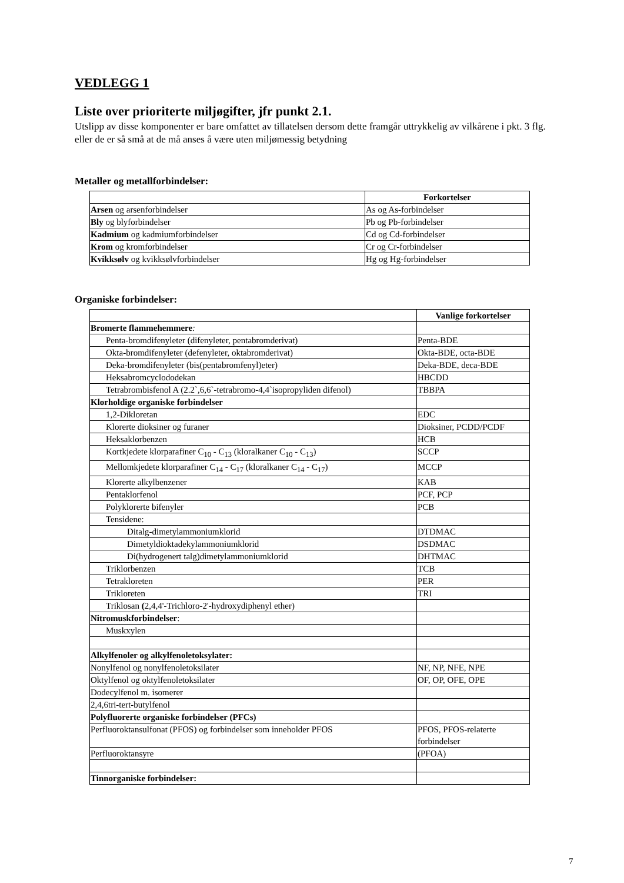VEDLEGG 1
Liste over prioriterte miljøgifter, jfr punkt 2.1.
Utslipp av disse komponenter er bare omfattet av tillatelsen dersom dette framgår uttrykkelig av vilkårene i pkt. 3 flg. eller de er så små at de må anses å være uten miljømessig betydning
Metaller og metallforbindelser:
| | Forkortelser |
| Arsen og arsenforbindelser | As og As-forbindelser |
| Bly og blyforbindelser | Pb og Pb-forbindelser |
| Kadmium og kadmiumforbindelser | Cd og Cd-forbindelser |
| Krom og kromforbindelser | Cr og Cr-forbindelser |
| Kvikksølv og kvikksølvforbindelser | Hg og Hg-forbindelser |
Organiske forbindelser:
| | Vanlige forkortelser |
| Bromerte flammehemmere : | |
| Penta-bromdifenyleter (difenyleter, pentabromderivat) | Penta-BDE |
| Okta-bromdifenyleter (defenyleter, oktabromderivat) | Okta-BDE, octa-BDE |
| Deka-bromdifenyleter (bis(pentabromfenyl)eter) | Deka-BDE, deca-BDE |
| Heksabromcyclododekan | HBCDD |
| Tetrabrombisfenol A (2.2`,6,6`-tetrabromo-4,4`isopropyliden difenol) | TBBPA |
| Klorholdige organiske forbindelser | |
| 1,2-Dikloretan | EDC |
| Klorerte dioksiner og furaner | Dioksiner, PCDD/PCDF |
| Heksaklorbenzen | HCB |
| Kortkjedete klorparafiner C<sub>10</sub> - C<sub>13</sub> (kloralkaner C<sub>10</sub> - C<sub>13</sub>) | SCCP |
| Mellomkjedete klorparafiner C<sub>14</sub> - C<sub>17</sub> (kloralkaner C<sub>14</sub> - C<sub>17</sub>) | MCCP |
| Klorerte alkylbenzener | KAB |
| Pentaklorfenol | PCF, PCP |
| Polyklorerte bifenyler | PCB |
| Tensidene: | |
| Ditalg-dimetylammoniumklorid | DTDMAC |
| Dimetyldioktadekylammoniumklorid | DSDMAC |
| Di(hydrogenert talg)dimetylammoniumklorid | DHTMAC |
| Triklorbenzen | TCB |
| Tetrakloreten | PER |
| Trikloreten | TRI |
| Triklosan ( 2,4,4'-Trichloro-2'-hydroxydiphenyl ether) | |
| Nitromuskforbindelser : | |
| Muskxylen | |
| Alkylfenoler og alkylfenoletoksylater: | |
| Nonylfenol og nonylfenoletoksilater | NF, NP, NFE, NPE |
| Oktylfenol og oktylfenoletoksilater | OF, OP, OFE, OPE |
| Dodecylfenol m. isomerer | |
| 2,4,6tri-tert-butylfenol | |
| Polyfluorerte organiske forbindelser (PFCs) | |
| Perfluoroktansulfonat (PFOS) og forbindelser som inneholder PFOS | PFOS, PFOS-relaterte forbindelser |
| Perfluoroktansyre | (PFOA) |
| Tinnorganiske forbindelser: | |
7